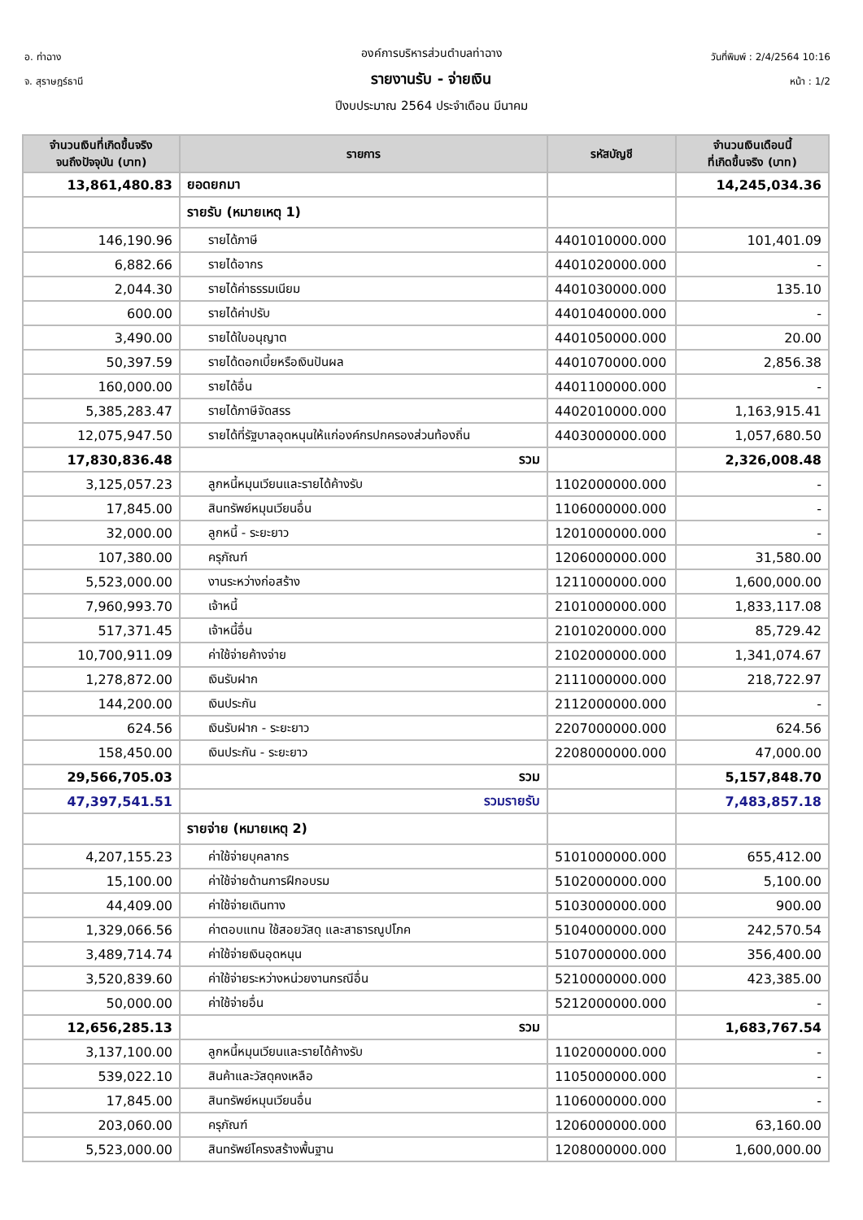อ. ท่าฉาง
จ. สุราษฎร์ธานี
วันที่พิมพ์ : 2/4/2564 10:16
หน้า : 1/2
องค์การบริหารส่วนตำบลท่าฉาง
รายงานรับ - จ่ายเงิน
ปีงบประมาณ 2564 ประจำเดือน มีนาคม
| จำนวนเงินที่เกิดขึ้นจริง จนถึงปัจจุบัน (บาท) | รายการ | รหัสบัญชี | จำนวนเงินเดือนนี้ ที่เกิดขึ้นจริง (บาท) |
| --- | --- | --- | --- |
| 13,861,480.83 | ยอดยกมา | | 14,245,034.36 |
| | รายรับ (หมายเหตุ 1) | | |
| 146,190.96 | รายได้ภาษี | 4401010000.000 | 101,401.09 |
| 6,882.66 | รายได้อากร | 4401020000.000 | - |
| 2,044.30 | รายได้ค่าธรรมเนียม | 4401030000.000 | 135.10 |
| 600.00 | รายได้ค่าปรับ | 4401040000.000 | - |
| 3,490.00 | รายได้ใบอนุญาต | 4401050000.000 | 20.00 |
| 50,397.59 | รายได้ดอกเบี้ยหรือเงินปันผล | 4401070000.000 | 2,856.38 |
| 160,000.00 | รายได้อื่น | 4401100000.000 | - |
| 5,385,283.47 | รายได้ภาษีจัดสรร | 4402010000.000 | 1,163,915.41 |
| 12,075,947.50 | รายได้ที่รัฐบาลอุดหนุนให้แก่องค์กรปกครองส่วนท้องถิ่น | 4403000000.000 | 1,057,680.50 |
| 17,830,836.48 | รวม | | 2,326,008.48 |
| 3,125,057.23 | ลูกหนี้หมุนเวียนและรายได้ค้างรับ | 1102000000.000 | - |
| 17,845.00 | สินทรัพย์หมุนเวียนอื่น | 1106000000.000 | - |
| 32,000.00 | ลูกหนี้ - ระยะยาว | 1201000000.000 | - |
| 107,380.00 | ครุภัณฑ์ | 1206000000.000 | 31,580.00 |
| 5,523,000.00 | งานระหว่างก่อสร้าง | 1211000000.000 | 1,600,000.00 |
| 7,960,993.70 | เจ้าหนี้ | 2101000000.000 | 1,833,117.08 |
| 517,371.45 | เจ้าหนี้อื่น | 2101020000.000 | 85,729.42 |
| 10,700,911.09 | ค่าใช้จ่ายค้างจ่าย | 2102000000.000 | 1,341,074.67 |
| 1,278,872.00 | เงินรับฝาก | 2111000000.000 | 218,722.97 |
| 144,200.00 | เงินประกัน | 2112000000.000 | - |
| 624.56 | เงินรับฝาก - ระยะยาว | 2207000000.000 | 624.56 |
| 158,450.00 | เงินประกัน - ระยะยาว | 2208000000.000 | 47,000.00 |
| 29,566,705.03 | รวม | | 5,157,848.70 |
| 47,397,541.51 | รวมรายรับ | | 7,483,857.18 |
| | รายจ่าย (หมายเหตุ 2) | | |
| 4,207,155.23 | ค่าใช้จ่ายบุคลากร | 5101000000.000 | 655,412.00 |
| 15,100.00 | ค่าใช้จ่ายด้านการฝึกอบรม | 5102000000.000 | 5,100.00 |
| 44,409.00 | ค่าใช้จ่ายเดินทาง | 5103000000.000 | 900.00 |
| 1,329,066.56 | ค่าตอบแทน ใช้สอยวัสดุ และสาธารณูปโภค | 5104000000.000 | 242,570.54 |
| 3,489,714.74 | ค่าใช้จ่ายเงินอุดหนุน | 5107000000.000 | 356,400.00 |
| 3,520,839.60 | ค่าใช้จ่ายระหว่างหน่วยงานกรณีอื่น | 5210000000.000 | 423,385.00 |
| 50,000.00 | ค่าใช้จ่ายอื่น | 5212000000.000 | - |
| 12,656,285.13 | รวม | | 1,683,767.54 |
| 3,137,100.00 | ลูกหนี้หมุนเวียนและรายได้ค้างรับ | 1102000000.000 | - |
| 539,022.10 | สินค้าและวัสดุคงเหลือ | 1105000000.000 | - |
| 17,845.00 | สินทรัพย์หมุนเวียนอื่น | 1106000000.000 | - |
| 203,060.00 | ครุภัณฑ์ | 1206000000.000 | 63,160.00 |
| 5,523,000.00 | สินทรัพย์โครงสร้างพื้นฐาน | 1208000000.000 | 1,600,000.00 |